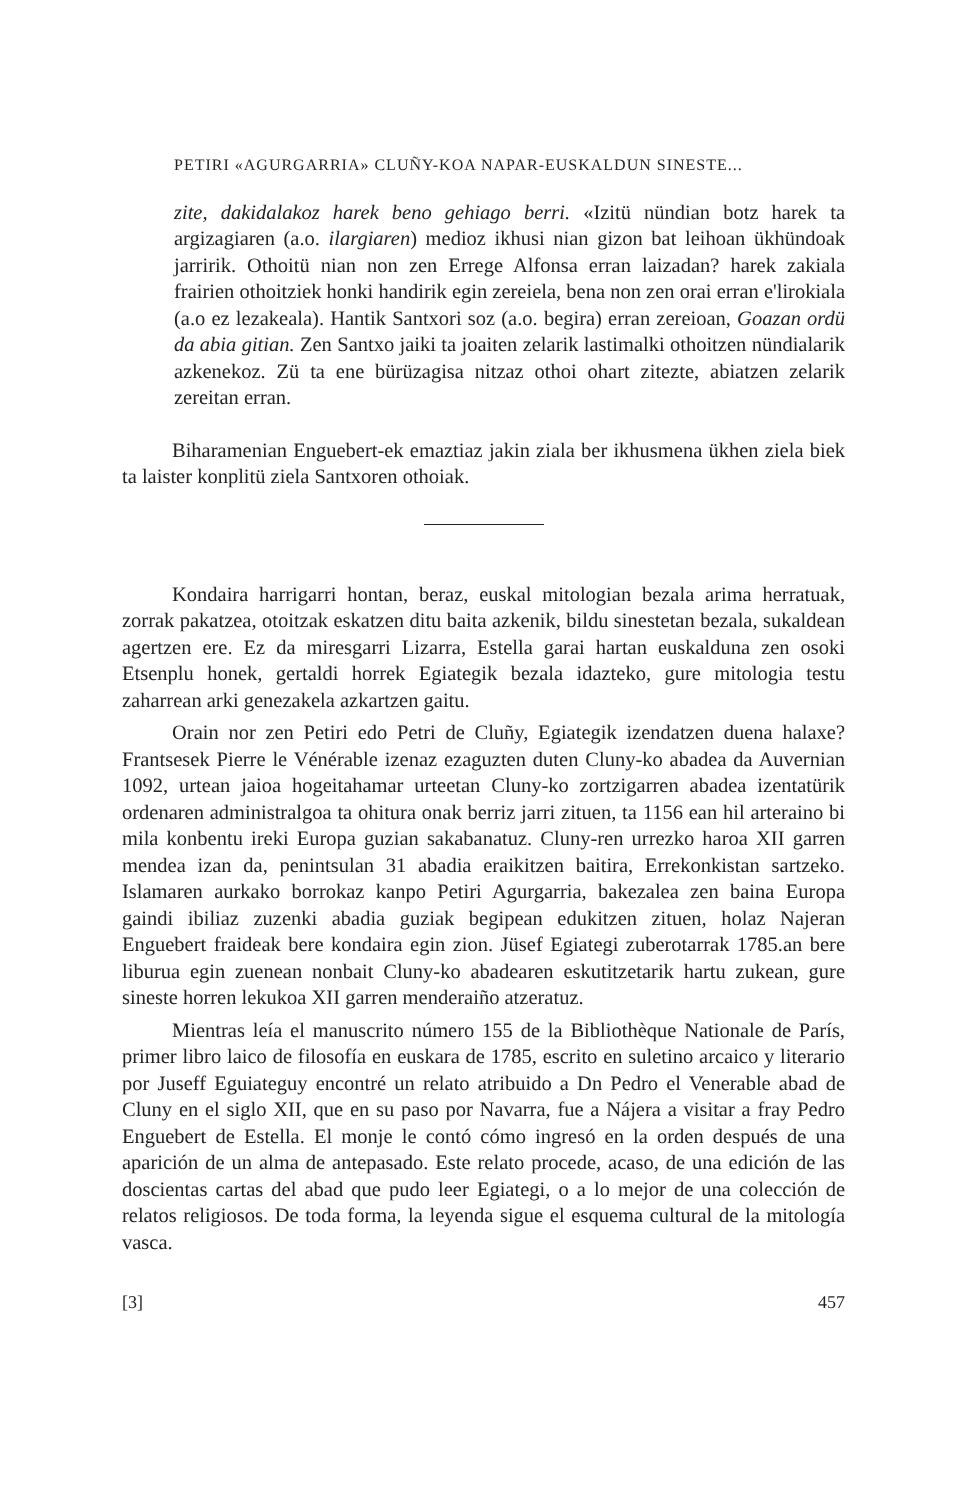PETIRI «AGURGARRIA» CLUÑY-KOA NAPAR-EUSKALDUN SINESTE...
zite, dakidalakoz harek beno gehiago berri. «Izitü nündian botz harek ta argizagiaren (a.o. ilargiaren) medioz ikhusi nian gizon bat leihoan ükhündoak jarririk. Othoitü nian non zen Errege Alfonsa erran laizadan? harek zakiala frairien othoitziek honki handirik egin zereiela, bena non zen orai erran e'lirokiala (a.o ez lezakeala). Hantik Santxori soz (a.o. begira) erran zereioan, Goazan ordü da abia gitian. Zen Santxo jaiki ta joaiten zelarik lastimalki othoitzen nündialarik azkenekoz. Zü ta ene bürüzagisa nitzaz othoi ohart zitezte, abiatzen zelarik zereitan erran.
Biharamenian Enguebert-ek emaztiaz jakin ziala ber ikhusmena ükhen ziela biek ta laister konplitü ziela Santxoren othoiak.
Kondaira harrigarri hontan, beraz, euskal mitologian bezala arima herratuak, zorrak pakatzea, otoitzak eskatzen ditu baita azkenik, bildu sinestetan bezala, sukaldean agertzen ere. Ez da miresgarri Lizarra, Estella garai hartan euskalduna zen osoki Etsenplu honek, gertaldi horrek Egiategik bezala idazteko, gure mitologia testu zaharrean arki genezakela azkartzen gaitu.
Orain nor zen Petiri edo Petri de Cluñy, Egiategik izendatzen duena halaxe? Frantsesek Pierre le Vénérable izenaz ezaguzten duten Cluny-ko abadea da Auvernian 1092, urtean jaioa hogeitahamar urteetan Cluny-ko zortzigarren abadea izentatürik ordenaren administralgoa ta ohitura onak berriz jarri zituen, ta 1156 ean hil arteraino bi mila konbentu ireki Europa guzian sakabanatuz. Cluny-ren urrezko haroa XII garren mendea izan da, penintsulan 31 abadia eraikitzen baitira, Errekonkistan sartzeko. Islamaren aurkako borrokaz kanpo Petiri Agurgarria, bakezalea zen baina Europa gaindi ibiliaz zuzenki abadia guziak begipean edukitzen zituen, holaz Najeran Enguebert fraideak bere kondaira egin zion. Jüsef Egiategi zuberotarrak 1785.an bere liburua egin zuenean nonbait Cluny-ko abadearen eskutitzetarik hartu zukean, gure sineste horren lekukoa XII garren menderaiño atzeratuz.
Mientras leía el manuscrito número 155 de la Bibliothèque Nationale de París, primer libro laico de filosofía en euskara de 1785, escrito en suletino arcaico y literario por Juseff Eguiateguy encontré un relato atribuido a Dn Pedro el Venerable abad de Cluny en el siglo XII, que en su paso por Navarra, fue a Nájera a visitar a fray Pedro Enguebert de Estella. El monje le contó cómo ingresó en la orden después de una aparición de un alma de antepasado. Este relato procede, acaso, de una edición de las doscientas cartas del abad que pudo leer Egiategi, o a lo mejor de una colección de relatos religiosos. De toda forma, la leyenda sigue el esquema cultural de la mitología vasca.
[3] 457